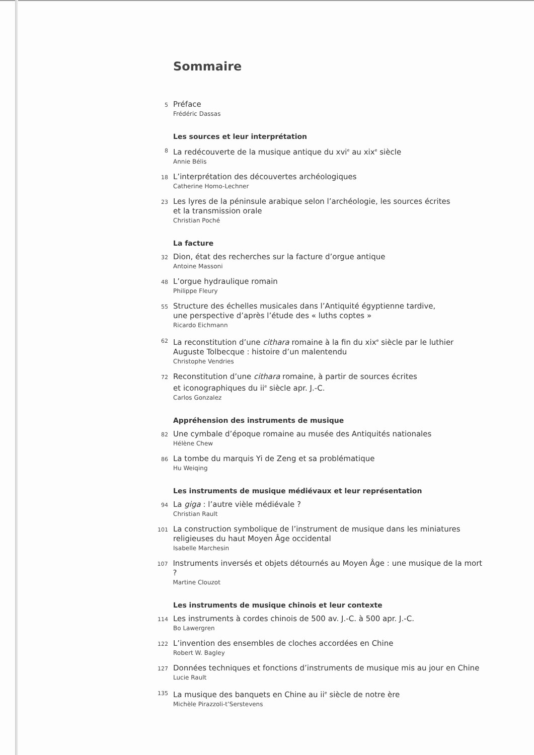Sommaire
5
Préface
Frédéric Dassas
Les sources et leur interprétation
8
La redécouverte de la musique antique du xvi<sup>e</sup> au xix<sup>e</sup> siècle
Annie Bélis
18
L’interprétation des découvertes archéologiques
Catherine Homo-Lechner
23
Les lyres de la péninsule arabique selon l’archéologie, les sources écrites
et la transmission orale
Christian Poché
La facture
32
Dion, état des recherches sur la facture d’orgue antique
Antoine Massoni
48
L’orgue hydraulique romain
Philippe Fleury
55
Structure des échelles musicales dans l’Antiquité égyptienne tardive,
une perspective d’après l’étude des « luths coptes »
Ricardo Eichmann
62
La reconstitution d’une cithara romaine à la fin du xix<sup>e</sup> siècle par le luthier
Auguste Tolbecque : histoire d’un malentendu
Christophe Vendries
72
Reconstitution d’une cithara romaine, à partir de sources écrites
et iconographiques du ii<sup>e</sup> siècle apr. J.-C.
Carlos Gonzalez
Appréhension des instruments de musique
82
Une cymbale d’époque romaine au musée des Antiquités nationales
Hélène Chew
86
La tombe du marquis Yi de Zeng et sa problématique
Hu Weiqing
Les instruments de musique médiévaux et leur représentation
94
La giga : l’autre vièle médiévale ?
Christian Rault
101
La construction symbolique de l’instrument de musique dans les miniatures
religieuses du haut Moyen Âge occidental
Isabelle Marchesin
107
Instruments inversés et objets détournés au Moyen Âge : une musique de la mort ?
Martine Clouzot
Les instruments de musique chinois et leur contexte
114
Les instruments à cordes chinois de 500 av. J.-C. à 500 apr. J.-C.
Bo Lawergren
122
L’invention des ensembles de cloches accordées en Chine
Robert W. Bagley
127
Données techniques et fonctions d’instruments de musique mis au jour en Chine
Lucie Rault
135
La musique des banquets en Chine au ii<sup>e</sup> siècle de notre ère
Michèle Pirazzoli-t’Serstevens